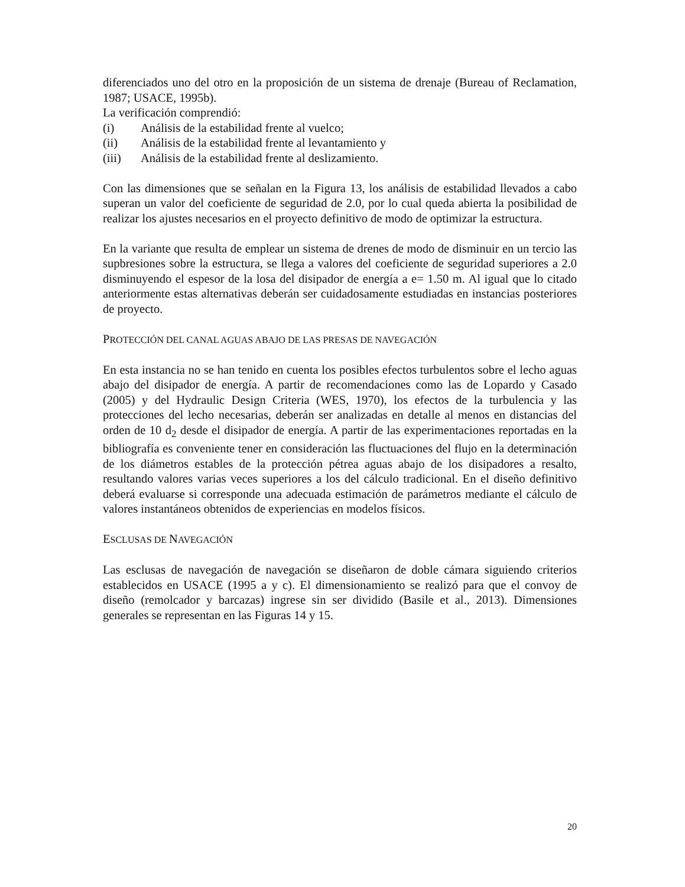diferenciados uno del otro en la proposición de un sistema de drenaje (Bureau of Reclamation, 1987; USACE, 1995b).
La verificación comprendió:
(i) Análisis de la estabilidad frente al vuelco;
(ii) Análisis de la estabilidad frente al levantamiento y
(iii) Análisis de la estabilidad frente al deslizamiento.
Con las dimensiones que se señalan en la Figura 13, los análisis de estabilidad llevados a cabo superan un valor del coeficiente de seguridad de 2.0, por lo cual queda abierta la posibilidad de realizar los ajustes necesarios en el proyecto definitivo de modo de optimizar la estructura.
En la variante que resulta de emplear un sistema de drenes de modo de disminuir en un tercio las supbresiones sobre la estructura, se llega a valores del coeficiente de seguridad superiores a 2.0 disminuyendo el espesor de la losa del disipador de energía a e= 1.50 m. Al igual que lo citado anteriormente estas alternativas deberán ser cuidadosamente estudiadas en instancias posteriores de proyecto.
PROTECCIÓN DEL CANAL AGUAS ABAJO DE LAS PRESAS DE NAVEGACIÓN
En esta instancia no se han tenido en cuenta los posibles efectos turbulentos sobre el lecho aguas abajo del disipador de energía. A partir de recomendaciones como las de Lopardo y Casado (2005) y del Hydraulic Design Criteria (WES, 1970), los efectos de la turbulencia y las protecciones del lecho necesarias, deberán ser analizadas en detalle al menos en distancias del orden de 10 d<sub>2</sub> desde el disipador de energía. A partir de las experimentaciones reportadas en la bibliografía es conveniente tener en consideración las fluctuaciones del flujo en la determinación de los diámetros estables de la protección pétrea aguas abajo de los disipadores a resalto, resultando valores varias veces superiores a los del cálculo tradicional. En el diseño definitivo deberá evaluarse si corresponde una adecuada estimación de parámetros mediante el cálculo de valores instantáneos obtenidos de experiencias en modelos físicos.
ESCLUSAS DE NAVEGACIÓN
Las esclusas de navegación de navegación se diseñaron de doble cámara siguiendo criterios establecidos en USACE (1995 a y c). El dimensionamiento se realizó para que el convoy de diseño (remolcador y barcazas) ingrese sin ser dividido (Basile et al., 2013). Dimensiones generales se representan en las Figuras 14 y 15.
20